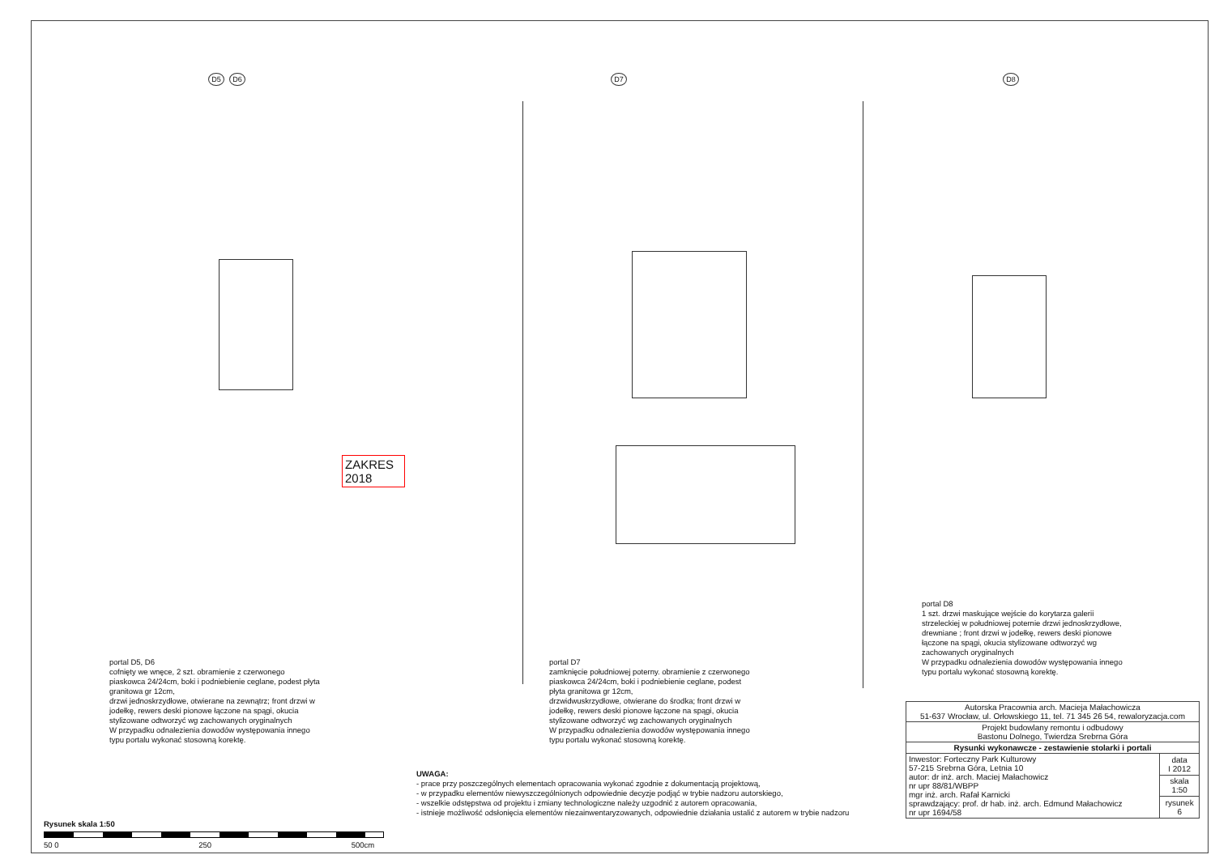D5 D6 D7 D8
ZAKRES 2018
portal D5, D6
cofnięty we wnęce, 2 szt. obramienie z czerwonego piaskowca 24/24cm, boki i podniebienie ceglane, podest płyta granitowa gr 12cm,
drzwi jednoskrzydłowe, otwierane na zewnątrz; front drzwi w jodełkę, rewers deski pionowe łączone na spągi, okucia stylizowane odtworzyć wg zachowanych oryginalnych
W przypadku odnalezienia dowodów występowania innego typu portalu wykonać stosowną korektę.
portal D7
zamknięcie południowej poterny. obramienie z czerwonego piaskowca 24/24cm, boki i podniebienie ceglane, podest płyta granitowa gr 12cm,
drzwidwuskrzydłowe, otwierane do środka; front drzwi w jodełkę, rewers deski pionowe łączone na spągi, okucia stylizowane odtworzyć wg zachowanych oryginalnych
W przypadku odnalezienia dowodów występowania innego typu portalu wykonać stosowną korektę.
portal D8
1 szt. drzwi maskujące wejście do korytarza galerii strzeleckiej w południowej poternie drzwi jednoskrzydłowe, drewniane ; front drzwi w jodełkę, rewers deski pionowe łączone na spągi, okucia stylizowane odtworzyć wg zachowanych oryginalnych
W przypadku odnalezienia dowodów występowania innego typu portalu wykonać stosowną korektę.
UWAGA:
- prace przy poszczególnych elementach opracowania wykonać zgodnie z dokumentacją projektową,
- w przypadku elementów niewyszczególnionych odpowiednie decyzje podjąć w trybie nadzoru autorskiego,
- wszelkie odstępstwa od projektu i zmiany technologiczne należy uzgodnić z autorem opracowania,
- istnieje możliwość odsłonięcia elementów niezainwentaryzowanych, odpowiednie działania ustalić z autorem w trybie nadzoru
Rysunek skala 1:50
50 0 250 500cm
| Autorska Pracownia arch. Macieja Małachowicza 51-637 Wrocław, ul. Orłowskiego 11, tel. 71 345 26 54, rewaloryzacja.com | |
| Projekt budowlany remontu i odbudowy Bastonu Dolnego, Twierdza Srebrna Góra | |
| Rysunki wykonawcze - zestawienie stolarki i portali | |
| Inwestor: Forteczny Park Kulturowy 57-215 Srebrna Góra, Letnia 10 autor: dr inż. arch. Maciej Małachowicz nr upr 88/81/WBPP mgr inż. arch. Rafał Karnicki sprawdzający: prof. dr hab. inż. arch. Edmund Małachowicz nr upr 1694/58 | data I 2012 |
| | skala 1:50 |
| | rysunek 6 |